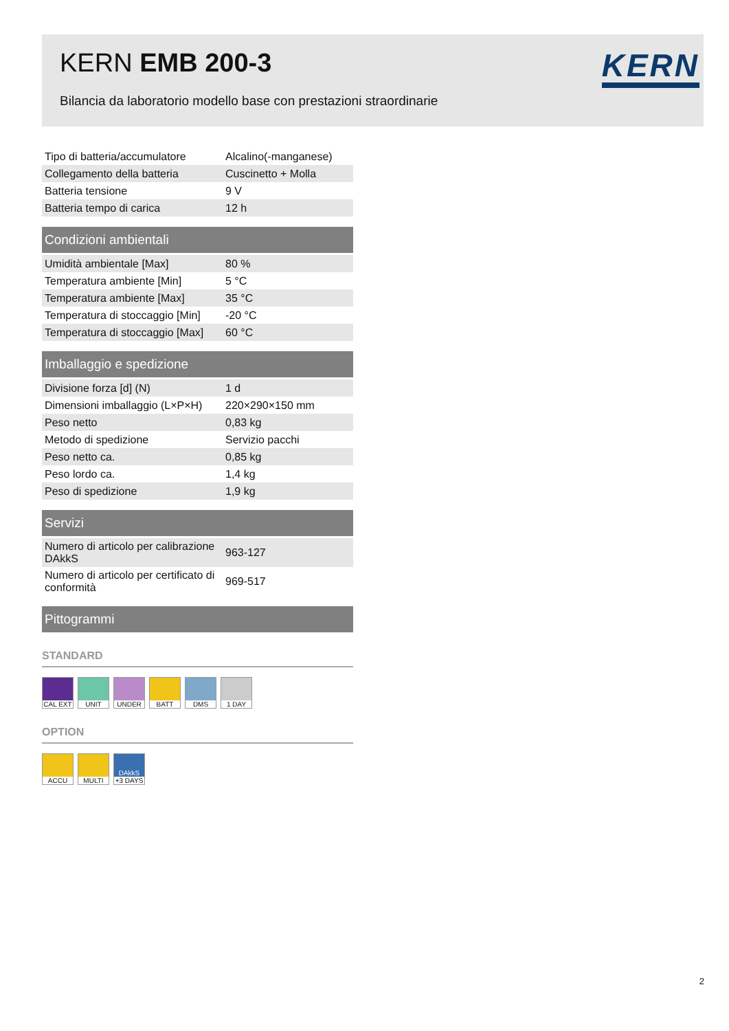KERN EMB 200-3 KERN
Bilancia da laboratorio modello base con prestazioni straordinarie
| Tipo di batteria/accumulatore | Alcalino(-manganese) |
| Collegamento della batteria | Cuscinetto + Molla |
| Batteria tensione | 9 V |
| Batteria tempo di carica | 12 h |
Condizioni ambientali
| Umidità ambientale [Max] | 80 % |
| Temperatura ambiente [Min] | 5 °C |
| Temperatura ambiente [Max] | 35 °C |
| Temperatura di stoccaggio [Min] | -20 °C |
| Temperatura di stoccaggio [Max] | 60 °C |
Imballaggio e spedizione
| Divisione forza [d] (N) | 1 d |
| Dimensioni imballaggio (L×P×H) | 220×290×150 mm |
| Peso netto | 0,83 kg |
| Metodo di spedizione | Servizio pacchi |
| Peso netto ca. | 0,85 kg |
| Peso lordo ca. | 1,4 kg |
| Peso di spedizione | 1,9 kg |
Servizi
| Numero di articolo per calibrazione DAkkS | 963-127 |
| Numero di articolo per certificato di conformità | 969-517 |
Pittogrammi
STANDARD
CAL EXT UNIT UNDER BATT DMS 1 DAY
OPTION
ACCU MULTI DAkkS
+3 DAYS
2